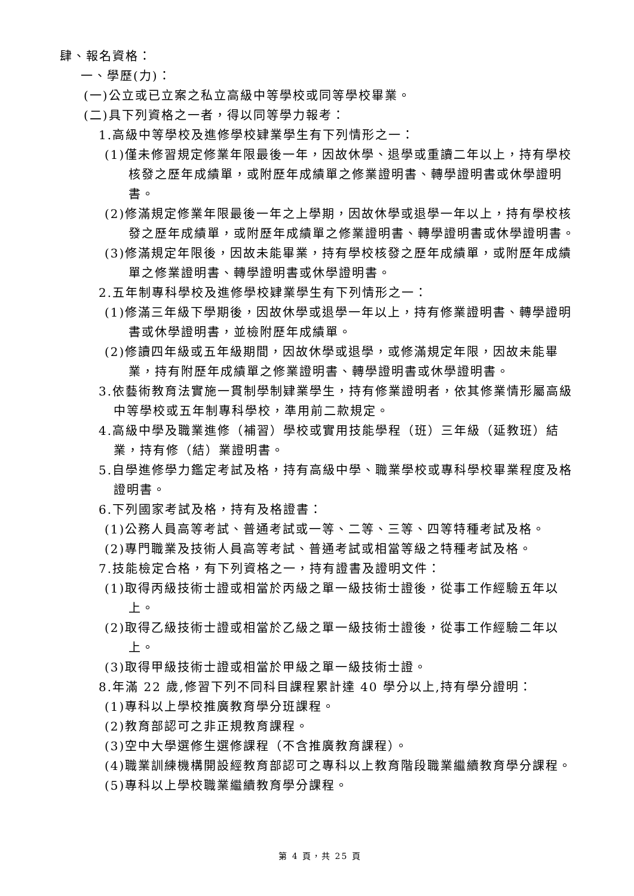肆、報名資格：
一、學歷(力)：
(一)公立或已立案之私立高級中等學校或同等學校畢業。
(二)具下列資格之一者，得以同等學力報考：
1.高級中等學校及進修學校肄業學生有下列情形之一：
(1)僅未修習規定修業年限最後一年，因故休學、退學或重讀二年以上，持有學校核發之歷年成績單，或附歷年成績單之修業證明書、轉學證明書或休學證明書。
(2)修滿規定修業年限最後一年之上學期，因故休學或退學一年以上，持有學校核發之歷年成績單，或附歷年成績單之修業證明書、轉學證明書或休學證明書。
(3)修滿規定年限後，因故未能畢業，持有學校核發之歷年成績單，或附歷年成績單之修業證明書、轉學證明書或休學證明書。
2.五年制專科學校及進修學校肄業學生有下列情形之一：
(1)修滿三年級下學期後，因故休學或退學一年以上，持有修業證明書、轉學證明書或休學證明書，並檢附歷年成績單。
(2)修讀四年級或五年級期間，因故休學或退學，或修滿規定年限，因故未能畢業，持有附歷年成績單之修業證明書、轉學證明書或休學證明書。
3.依藝術教育法實施一貫制學制肄業學生，持有修業證明者，依其修業情形屬高級中等學校或五年制專科學校，準用前二款規定。
4.高級中學及職業進修（補習）學校或實用技能學程（班）三年級（延教班）結業，持有修（結）業證明書。
5.自學進修學力鑑定考試及格，持有高級中學、職業學校或專科學校畢業程度及格證明書。
6.下列國家考試及格，持有及格證書：
(1)公務人員高等考試、普通考試或一等、二等、三等、四等特種考試及格。
(2)專門職業及技術人員高等考試、普通考試或相當等級之特種考試及格。
7.技能檢定合格，有下列資格之一，持有證書及證明文件：
(1)取得丙級技術士證或相當於丙級之單一級技術士證後，從事工作經驗五年以上。
(2)取得乙級技術士證或相當於乙級之單一級技術士證後，從事工作經驗二年以上。
(3)取得甲級技術士證或相當於甲級之單一級技術士證。
8.年滿 22 歲,修習下列不同科目課程累計達 40 學分以上,持有學分證明：
(1)專科以上學校推廣教育學分班課程。
(2)教育部認可之非正規教育課程。
(3)空中大學選修生選修課程（不含推廣教育課程）。
(4)職業訓練機構開設經教育部認可之專科以上教育階段職業繼續教育學分課程。
(5)專科以上學校職業繼續教育學分課程。
第 4 頁，共 25 頁